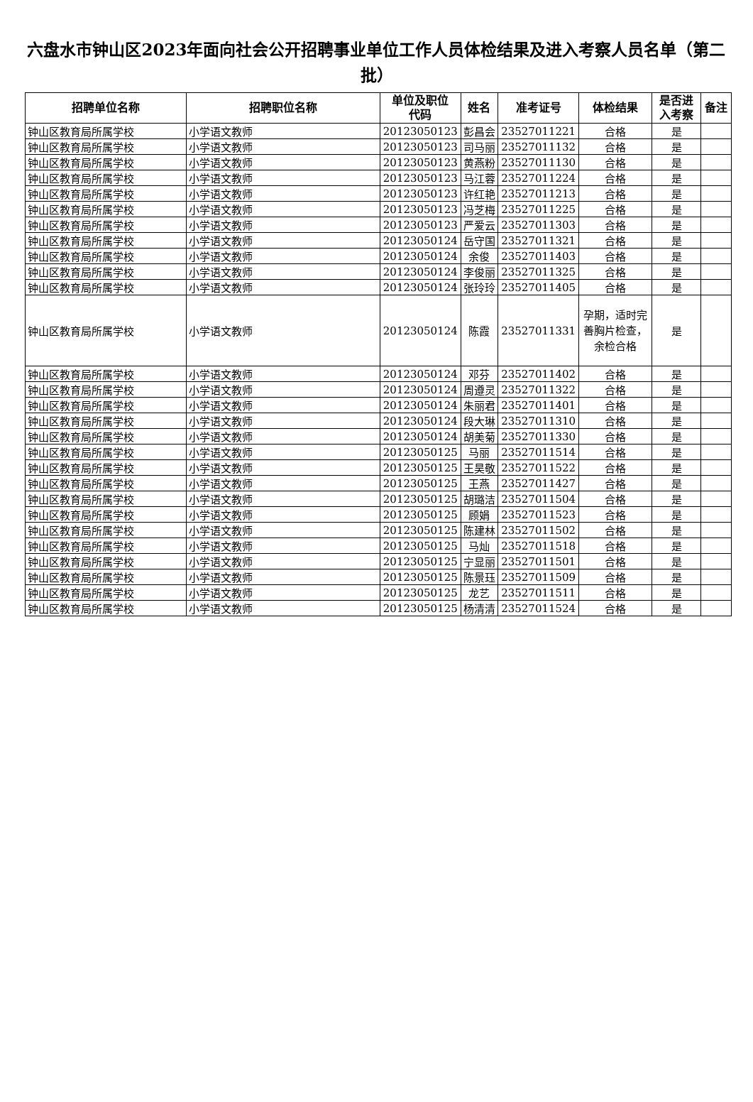六盘水市钟山区2023年面向社会公开招聘事业单位工作人员体检结果及进入考察人员名单（第二批）
| 招聘单位名称 | 招聘职位名称 | 单位及职位 代码 | 姓名 | 准考证号 | 体检结果 | 是否进 入考察 | 备注 |
| --- | --- | --- | --- | --- | --- | --- | --- |
| 钟山区教育局所属学校 | 小学语文教师 | 20123050123 | 彭昌会 | 23527011221 | 合格 | 是 | |
| 钟山区教育局所属学校 | 小学语文教师 | 20123050123 | 司马丽 | 23527011132 | 合格 | 是 | |
| 钟山区教育局所属学校 | 小学语文教师 | 20123050123 | 黄燕粉 | 23527011130 | 合格 | 是 | |
| 钟山区教育局所属学校 | 小学语文教师 | 20123050123 | 马江蓉 | 23527011224 | 合格 | 是 | |
| 钟山区教育局所属学校 | 小学语文教师 | 20123050123 | 许红艳 | 23527011213 | 合格 | 是 | |
| 钟山区教育局所属学校 | 小学语文教师 | 20123050123 | 冯芝梅 | 23527011225 | 合格 | 是 | |
| 钟山区教育局所属学校 | 小学语文教师 | 20123050123 | 严爱云 | 23527011303 | 合格 | 是 | |
| 钟山区教育局所属学校 | 小学语文教师 | 20123050124 | 岳守国 | 23527011321 | 合格 | 是 | |
| 钟山区教育局所属学校 | 小学语文教师 | 20123050124 | 余俊 | 23527011403 | 合格 | 是 | |
| 钟山区教育局所属学校 | 小学语文教师 | 20123050124 | 李俊丽 | 23527011325 | 合格 | 是 | |
| 钟山区教育局所属学校 | 小学语文教师 | 20123050124 | 张玲玲 | 23527011405 | 合格 | 是 | |
| 钟山区教育局所属学校 | 小学语文教师 | 20123050124 | 陈霞 | 23527011331 | 孕期，适时完善胸片检查，余检合格 | 是 | |
| 钟山区教育局所属学校 | 小学语文教师 | 20123050124 | 邓芬 | 23527011402 | 合格 | 是 | |
| 钟山区教育局所属学校 | 小学语文教师 | 20123050124 | 周遵灵 | 23527011322 | 合格 | 是 | |
| 钟山区教育局所属学校 | 小学语文教师 | 20123050124 | 朱丽君 | 23527011401 | 合格 | 是 | |
| 钟山区教育局所属学校 | 小学语文教师 | 20123050124 | 段大琳 | 23527011310 | 合格 | 是 | |
| 钟山区教育局所属学校 | 小学语文教师 | 20123050124 | 胡美菊 | 23527011330 | 合格 | 是 | |
| 钟山区教育局所属学校 | 小学语文教师 | 20123050125 | 马丽 | 23527011514 | 合格 | 是 | |
| 钟山区教育局所属学校 | 小学语文教师 | 20123050125 | 王昊敬 | 23527011522 | 合格 | 是 | |
| 钟山区教育局所属学校 | 小学语文教师 | 20123050125 | 王燕 | 23527011427 | 合格 | 是 | |
| 钟山区教育局所属学校 | 小学语文教师 | 20123050125 | 胡璐洁 | 23527011504 | 合格 | 是 | |
| 钟山区教育局所属学校 | 小学语文教师 | 20123050125 | 顾娟 | 23527011523 | 合格 | 是 | |
| 钟山区教育局所属学校 | 小学语文教师 | 20123050125 | 陈建林 | 23527011502 | 合格 | 是 | |
| 钟山区教育局所属学校 | 小学语文教师 | 20123050125 | 马灿 | 23527011518 | 合格 | 是 | |
| 钟山区教育局所属学校 | 小学语文教师 | 20123050125 | 宁显丽 | 23527011501 | 合格 | 是 | |
| 钟山区教育局所属学校 | 小学语文教师 | 20123050125 | 陈景珏 | 23527011509 | 合格 | 是 | |
| 钟山区教育局所属学校 | 小学语文教师 | 20123050125 | 龙艺 | 23527011511 | 合格 | 是 | |
| 钟山区教育局所属学校 | 小学语文教师 | 20123050125 | 杨清清 | 23527011524 | 合格 | 是 | |